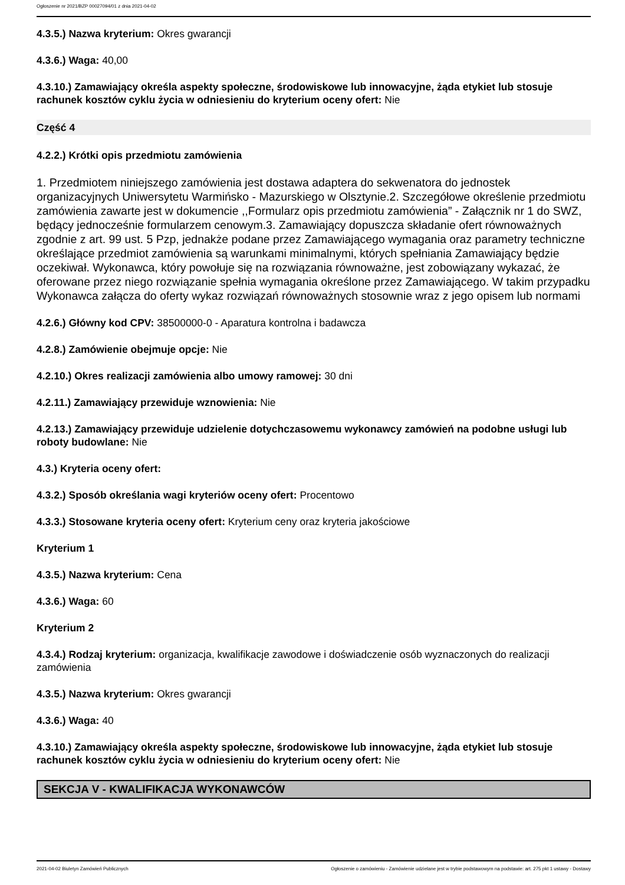Ogłoszenie nr 2021/BZP 00027094/01 z dnia 2021-04-02
4.3.5.) Nazwa kryterium: Okres gwarancji
4.3.6.) Waga: 40,00
4.3.10.) Zamawiający określa aspekty społeczne, środowiskowe lub innowacyjne, żąda etykiet lub stosuje rachunek kosztów cyklu życia w odniesieniu do kryterium oceny ofert: Nie
Część 4
4.2.2.) Krótki opis przedmiotu zamówienia
1. Przedmiotem niniejszego zamówienia jest dostawa adaptera do sekwenatora do jednostek organizacyjnych Uniwersytetu Warmińsko - Mazurskiego w Olsztynie.2. Szczegółowe określenie przedmiotu zamówienia zawarte jest w dokumencie ,,Formularz opis przedmiotu zamówienia” - Załącznik nr 1 do SWZ, będący jednocześnie formularzem cenowym.3. Zamawiający dopuszcza składanie ofert równoważnych zgodnie z art. 99 ust. 5 Pzp, jednakże podane przez Zamawiającego wymagania oraz parametry techniczne określające przedmiot zamówienia są warunkami minimalnymi, których spełniania Zamawiający będzie oczekiwał. Wykonawca, który powołuje się na rozwiązania równoważne, jest zobowiązany wykazać, że oferowane przez niego rozwiązanie spełnia wymagania określone przez Zamawiającego. W takim przypadku Wykonawca załącza do oferty wykaz rozwiązań równoważnych stosownie wraz z jego opisem lub normami
4.2.6.) Główny kod CPV: 38500000-0 - Aparatura kontrolna i badawcza
4.2.8.) Zamówienie obejmuje opcje: Nie
4.2.10.) Okres realizacji zamówienia albo umowy ramowej: 30 dni
4.2.11.) Zamawiający przewiduje wznowienia: Nie
4.2.13.) Zamawiający przewiduje udzielenie dotychczasowemu wykonawcy zamówień na podobne usługi lub roboty budowlane: Nie
4.3.) Kryteria oceny ofert:
4.3.2.) Sposób określania wagi kryteriów oceny ofert: Procentowo
4.3.3.) Stosowane kryteria oceny ofert: Kryterium ceny oraz kryteria jakościowe
Kryterium 1
4.3.5.) Nazwa kryterium: Cena
4.3.6.) Waga: 60
Kryterium 2
4.3.4.) Rodzaj kryterium: organizacja, kwalifikacje zawodowe i doświadczenie osób wyznaczonych do realizacji zamówienia
4.3.5.) Nazwa kryterium: Okres gwarancji
4.3.6.) Waga: 40
4.3.10.) Zamawiający określa aspekty społeczne, środowiskowe lub innowacyjne, żąda etykiet lub stosuje rachunek kosztów cyklu życia w odniesieniu do kryterium oceny ofert: Nie
SEKCJA V - KWALIFIKACJA WYKONAWCÓW
2021-04-02 Biuletyn Zamówień Publicznych Ogłoszenie o zamówieniu - Zamówienie udzielane jest w trybie podstawowym na podstawie: art. 275 pkt 1 ustawy - Dostawy